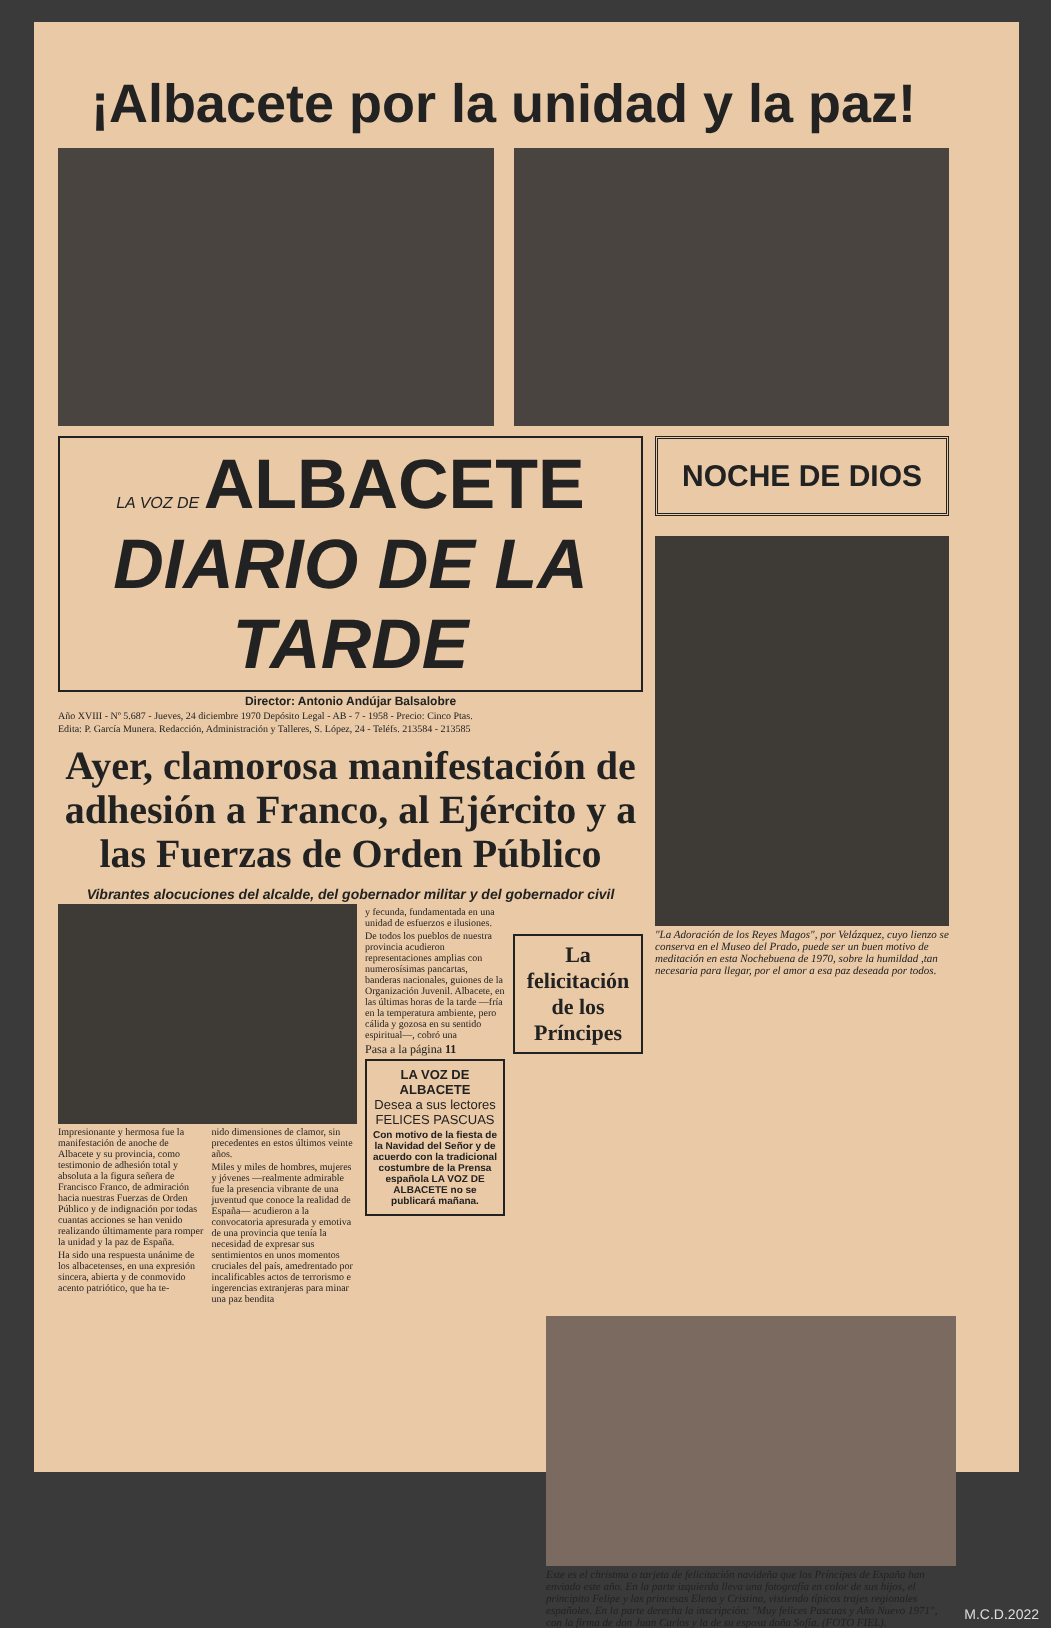¡Albacete por la unidad y la paz!
LA VOZ DE ALBACETE
DIARIO DE LA TARDE
Director: Antonio Andújar Balsalobre
Año XVIII - Nº 5.687 - Jueves, 24 diciembre 1970 Depósito Legal - AB - 7 - 1958 - Precio: Cinco Ptas.
Edita: P. García Munera. Redacción, Administración y Talleres, S. López, 24 - Teléfs. 213584 - 213585
Ayer, clamorosa manifestación de adhesión a Franco, al Ejército y a las Fuerzas de Orden Público
Vibrantes alocuciones del alcalde, del gobernador militar y del gobernador civil
Impresionante y hermosa fue la manifestación de anoche de Albacete y su provincia, como testimonio de adhesión total y absoluta a la figura señera de Francisco Franco, de admiración hacia nuestras Fuerzas de Orden Público y de indignación por todas cuantas acciones se han venido realizando últimamente para romper la unidad y la paz de España.
Ha sido una respuesta unánime de los albacetenses, en una expresión sincera, abierta y de conmovido acento patriótico, que ha te-
nido dimensiones de clamor, sin precedentes en estos últimos veinte años.
Miles y miles de hombres, mujeres y jóvenes —realmente admirable fue la presencia vibrante de una juventud que conoce la realidad de España— acudieron a la convocatoria apresurada y emotiva de una provincia que tenía la necesidad de expresar sus sentimientos en unos momentos cruciales del país, amedrentado por incalificables actos de terrorismo e ingerencias extranjeras para minar una paz bendita
y fecunda, fundamentada en una unidad de esfuerzos e ilusiones.
De todos los pueblos de nuestra provincia acudieron representaciones amplias con numerosísimas pancartas, banderas nacionales, guiones de la Organización Juvenil. Albacete, en las últimas horas de la tarde —fría en la temperatura ambiente, pero cálida y gozosa en su sentido espiritual—, cobró una
Pasa a la página 11
LA VOZ DE ALBACETE
Desea a sus lectores FELICES PASCUAS
Con motivo de la fiesta de la Navidad del Señor y de acuerdo con la tradicional costumbre de la Prensa española LA VOZ DE ALBACETE no se publicará mañana.
La felicitación de los Príncipes
NOCHE DE DIOS
"La Adoración de los Reyes Magos", por Velázquez, cuyo lienzo se conserva en el Museo del Prado, puede ser un buen motivo de meditación en esta Nochebuena de 1970, sobre la humildad ,tan necesaria para llegar, por el amor a esa paz deseada por todos.
Este es el christma o tarjeta de felicitación navideña que los Príncipes de España han enviado este año. En la parte izquierda lleva una fotografía en color de sus hijos, el principito Felipe y las princesas Elena y Cristina, vistiendo típicos trajes regionales españoles. En la parte derecha la inscripción: "Muy felices Pascuas y Año Nuevo 1971", con la firma de don Juan Carlos y la de su esposa doña Sofía. (FOTO FIEL).
M.C.D.2022